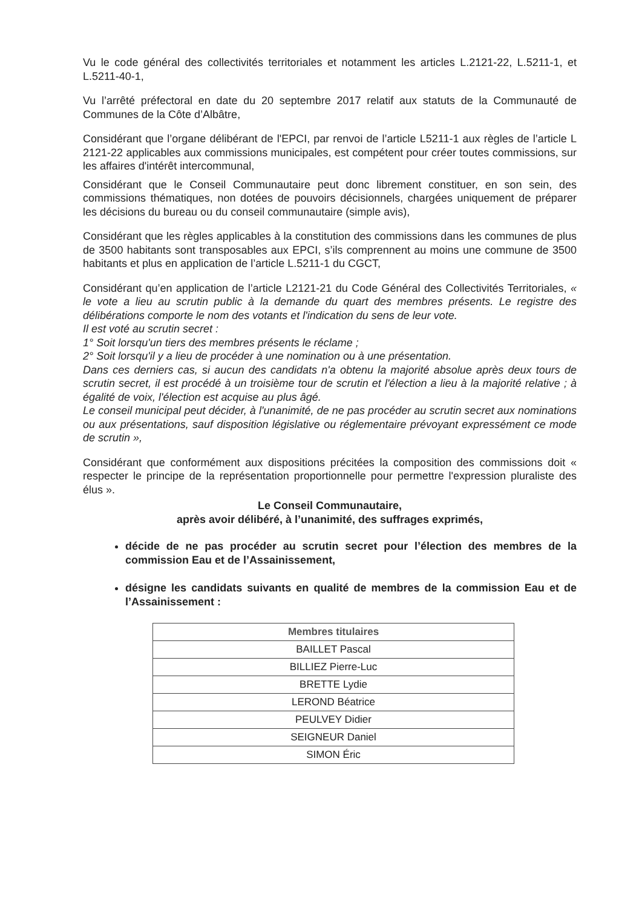Vu le code général des collectivités territoriales et notamment les articles L.2121-22, L.5211-1, et L.5211-40-1,
Vu l’arrêté préfectoral en date du 20 septembre 2017 relatif aux statuts de la Communauté de Communes de la Côte d’Albâtre,
Considérant que l’organe délibérant de l'EPCI, par renvoi de l’article L5211-1 aux règles de l’article L 2121-22 applicables aux commissions municipales, est compétent pour créer toutes commissions, sur les affaires d'intérêt intercommunal,
Considérant que le Conseil Communautaire peut donc librement constituer, en son sein, des commissions thématiques, non dotées de pouvoirs décisionnels, chargées uniquement de préparer les décisions du bureau ou du conseil communautaire (simple avis),
Considérant que les règles applicables à la constitution des commissions dans les communes de plus de 3500 habitants sont transposables aux EPCI, s’ils comprennent au moins une commune de 3500 habitants et plus en application de l’article L.5211-1 du CGCT,
Considérant qu’en application de l’article L2121-21 du Code Général des Collectivités Territoriales, « le vote a lieu au scrutin public à la demande du quart des membres présents. Le registre des délibérations comporte le nom des votants et l'indication du sens de leur vote.
Il est voté au scrutin secret :
1° Soit lorsqu'un tiers des membres présents le réclame ;
2° Soit lorsqu'il y a lieu de procéder à une nomination ou à une présentation.
Dans ces derniers cas, si aucun des candidats n'a obtenu la majorité absolue après deux tours de scrutin secret, il est procédé à un troisième tour de scrutin et l'élection a lieu à la majorité relative ; à égalité de voix, l'élection est acquise au plus âgé.
Le conseil municipal peut décider, à l'unanimité, de ne pas procéder au scrutin secret aux nominations ou aux présentations, sauf disposition législative ou réglementaire prévoyant expressément ce mode de scrutin »,
Considérant que conformément aux dispositions précitées la composition des commissions doit « respecter le principe de la représentation proportionnelle pour permettre l'expression pluraliste des élus ».
Le Conseil Communautaire,
après avoir délibéré, à l’unanimité, des suffrages exprimés,
décide de ne pas procéder au scrutin secret pour l’élection des membres de la commission Eau et de l’Assainissement,
désigne les candidats suivants en qualité de membres de la commission Eau et de l’Assainissement :
| Membres titulaires |
| --- |
| BAILLET Pascal |
| BILLIEZ Pierre-Luc |
| BRETTE Lydie |
| LEROND Béatrice |
| PEULVEY Didier |
| SEIGNEUR Daniel |
| SIMON Éric |